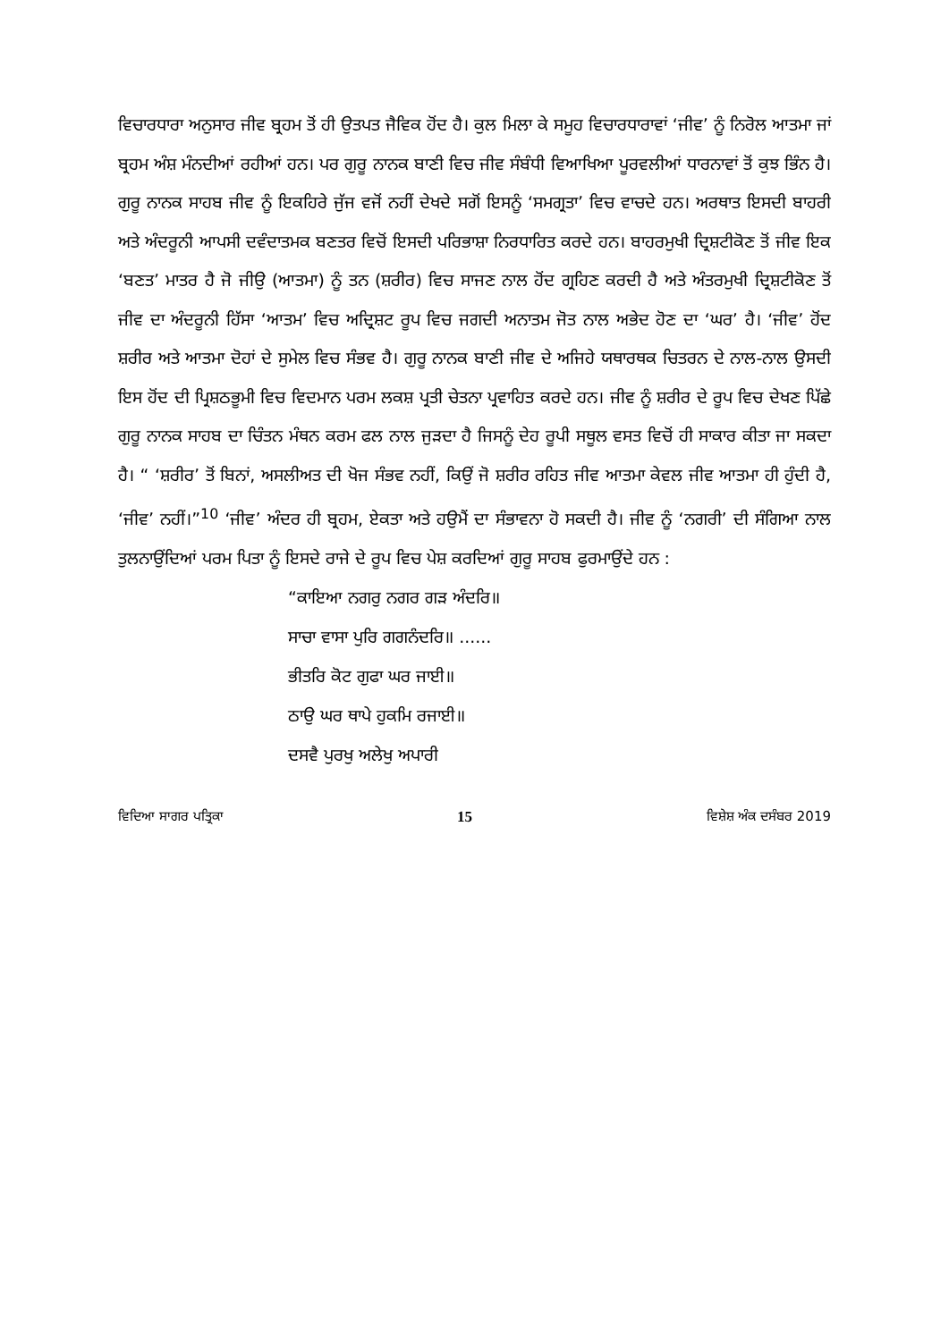ਵਿਚਾਰਧਾਰਾ ਅਨੁਸਾਰ ਜੀਵ ਬ੍ਰਹਮ ਤੋਂ ਹੀ ਉਤਪਤ ਜੈਵਿਕ ਹੋਂਦ ਹੈ। ਕੁਲ ਮਿਲਾ ਕੇ ਸਮੂਹ ਵਿਚਾਰਧਾਰਾਵਾਂ ‘ਜੀਵ’ ਨੂੰ ਨਿਰੋਲ ਆਤਮਾ ਜਾਂ ਬ੍ਰਹਮ ਅੰਸ਼ ਮੰਨਦੀਆਂ ਰਹੀਆਂ ਹਨ। ਪਰ ਗੁਰੂ ਨਾਨਕ ਬਾਣੀ ਵਿਚ ਜੀਵ ਸੰਬੰਧੀ ਵਿਆਖਿਆ ਪੂਰਵਲੀਆਂ ਧਾਰਨਾਵਾਂ ਤੋਂ ਕੁਝ ਭਿੰਨ ਹੈ। ਗੁਰੂ ਨਾਨਕ ਸਾਹਬ ਜੀਵ ਨੂੰ ਇਕਹਿਰੇ ਜੁੱਜ ਵਜੋਂ ਨਹੀਂ ਦੇਖਦੇ ਸਗੋਂ ਇਸਨੂੰ ‘ਸਮਗ੍ਰਤਾ’ ਵਿਚ ਵਾਚਦੇ ਹਨ। ਅਰਥਾਤ ਇਸਦੀ ਬਾਹਰੀ ਅਤੇ ਅੰਦਰੂਨੀ ਆਪਸੀ ਦਵੰਦਾਤਮਕ ਬਣਤਰ ਵਿਚੋਂ ਇਸਦੀ ਪਰਿਭਾਸ਼ਾ ਨਿਰਧਾਰਿਤ ਕਰਦੇ ਹਨ। ਬਾਹਰਮੁਖੀ ਦ੍ਰਿਸ਼ਟੀਕੋਣ ਤੋਂ ਜੀਵ ਇਕ ‘ਬਣਤ’ ਮਾਤਰ ਹੈ ਜੋ ਜੀਉ (ਆਤਮਾ) ਨੂੰ ਤਨ (ਸ਼ਰੀਰ) ਵਿਚ ਸਾਜਣ ਨਾਲ ਹੋਂਦ ਗ੍ਰਹਿਣ ਕਰਦੀ ਹੈ ਅਤੇ ਅੰਤਰਮੁਖੀ ਦ੍ਰਿਸ਼ਟੀਕੋਣ ਤੋਂ ਜੀਵ ਦਾ ਅੰਦਰੂਨੀ ਹਿੱਸਾ ‘ਆਤਮ’ ਵਿਚ ਅਦ੍ਰਿਸ਼ਟ ਰੂਪ ਵਿਚ ਜਗਦੀ ਅਨਾਤਮ ਜੋਤ ਨਾਲ ਅਭੇਦ ਹੋਣ ਦਾ ‘ਘਰ’ ਹੈ। ‘ਜੀਵ’ ਹੋਂਦ ਸ਼ਰੀਰ ਅਤੇ ਆਤਮਾ ਦੋਹਾਂ ਦੇ ਸੁਮੇਲ ਵਿਚ ਸੰਭਵ ਹੈ। ਗੁਰੂ ਨਾਨਕ ਬਾਣੀ ਜੀਵ ਦੇ ਅਜਿਹੇ ਯਥਾਰਥਕ ਚਿਤਰਨ ਦੇ ਨਾਲ-ਨਾਲ ਉਸਦੀ ਇਸ ਹੋਂਦ ਦੀ ਪ੍ਰਿਸ਼ਠਭੂਮੀ ਵਿਚ ਵਿਦਮਾਨ ਪਰਮ ਲਕਸ਼ ਪ੍ਰਤੀ ਚੇਤਨਾ ਪ੍ਰਵਾਹਿਤ ਕਰਦੇ ਹਨ। ਜੀਵ ਨੂੰ ਸ਼ਰੀਰ ਦੇ ਰੂਪ ਵਿਚ ਦੇਖਣ ਪਿੱਛੇ ਗੁਰੂ ਨਾਨਕ ਸਾਹਬ ਦਾ ਚਿੰਤਨ ਮੰਥਨ ਕਰਮ ਫਲ ਨਾਲ ਜੁੜਦਾ ਹੈ ਜਿਸਨੂੰ ਦੇਹ ਰੂਪੀ ਸਥੂਲ ਵਸਤ ਵਿਚੋਂ ਹੀ ਸਾਕਾਰ ਕੀਤਾ ਜਾ ਸਕਦਾ ਹੈ। “ ‘ਸ਼ਰੀਰ’ ਤੋਂ ਬਿਨਾਂ, ਅਸਲੀਅਤ ਦੀ ਖੋਜ ਸੰਭਵ ਨਹੀਂ, ਕਿਉਂ ਜੋ ਸ਼ਰੀਰ ਰਹਿਤ ਜੀਵ ਆਤਮਾ ਕੇਵਲ ਜੀਵ ਆਤਮਾ ਹੀ ਹੁੰਦੀ ਹੈ, ‘ਜੀਵ’ ਨਹੀਂ।”<sup>10</sup> ‘ਜੀਵ’ ਅੰਦਰ ਹੀ ਬ੍ਰਹਮ, ਏਕਤਾ ਅਤੇ ਹਉਮੈਂ ਦਾ ਸੰਭਾਵਨਾ ਹੋ ਸਕਦੀ ਹੈ। ਜੀਵ ਨੂੰ ‘ਨਗਰੀ’ ਦੀ ਸੰਗਿਆ ਨਾਲ ਤੁਲਨਾਉਂਦਿਆਂ ਪਰਮ ਪਿਤਾ ਨੂੰ ਇਸਦੇ ਰਾਜੇ ਦੇ ਰੂਪ ਵਿਚ ਪੇਸ਼ ਕਰਦਿਆਂ ਗੁਰੂ ਸਾਹਬ ਫੁਰਮਾਉਂਦੇ ਹਨ :
“ਕਾਇਆ ਨਗਰੁ ਨਗਰ ਗੜ ਅੰਦਰਿ॥
ਸਾਚਾ ਵਾਸਾ ਪੁਰਿ ਗਗਨੰਦਰਿ॥ ......
ਭੀਤਰਿ ਕੋਟ ਗੁਫਾ ਘਰ ਜਾਈ॥
ਠਾਉ ਘਰ ਥਾਪੇ ਹੁਕਮਿ ਰਜਾਈ॥
ਦਸਵੈ ਪੁਰਖੁ ਅਲੇਖੁ ਅਪਾਰੀ
ਵਿਦਿਆ ਸਾਗਰ ਪਤ੍ਰਿਕਾ 15 ਵਿਸ਼ੇਸ਼ ਅੰਕ ਦਸੰਬਰ 2019